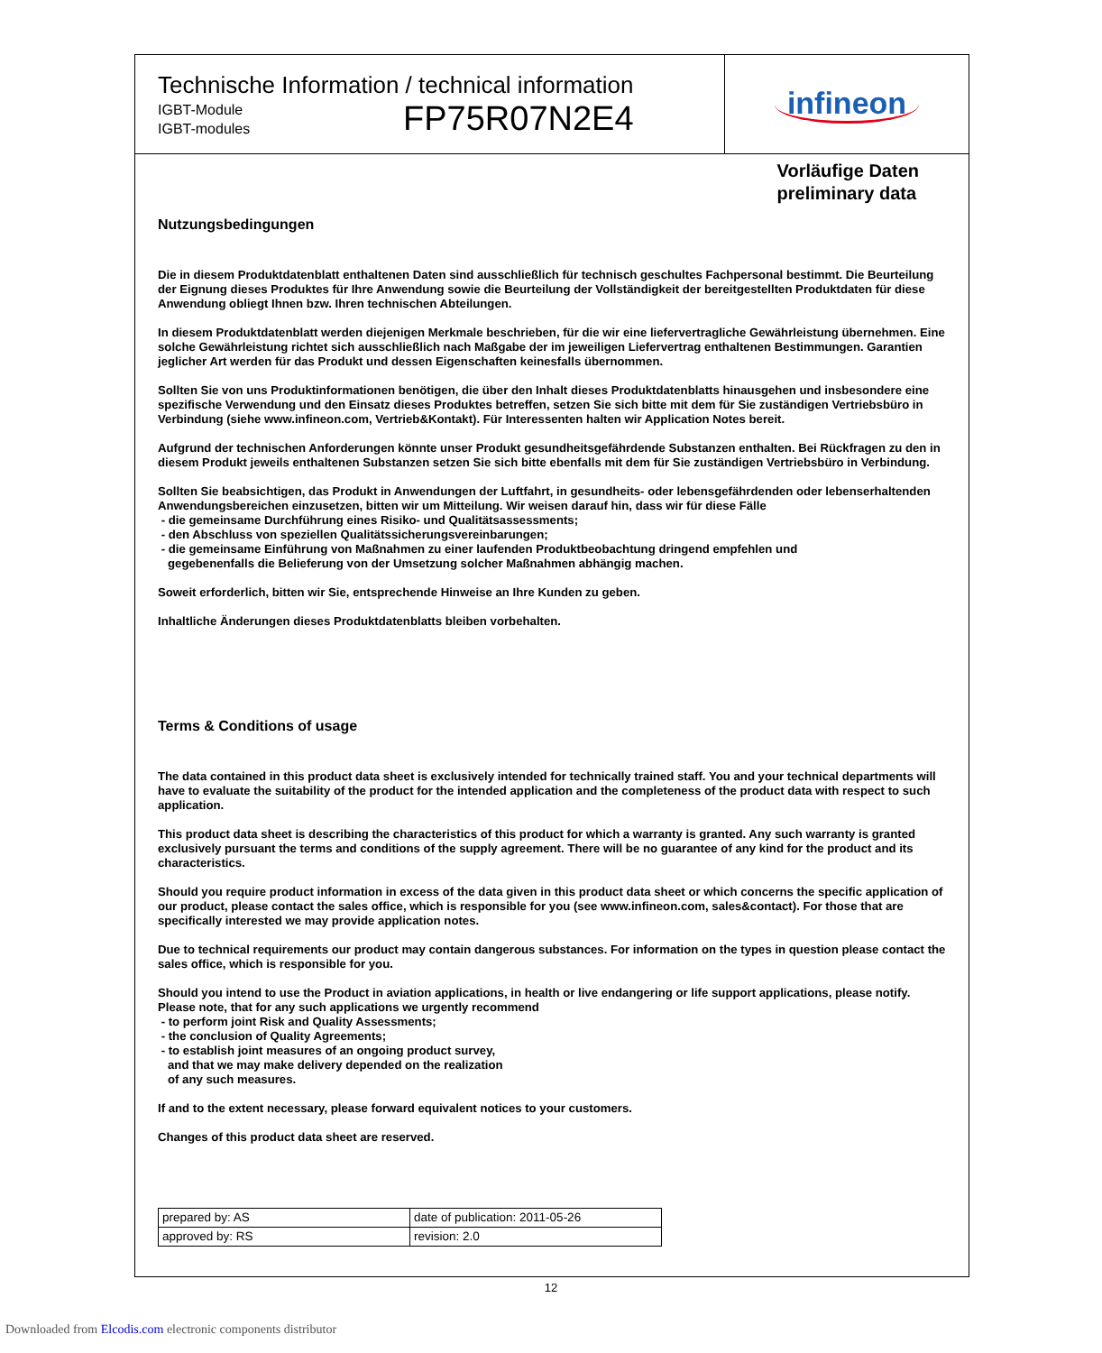Technische Information / technical information
IGBT-Module
IGBT-modules
FP75R07N2E4
infineon
Vorläufige Daten
preliminary data
Nutzungsbedingungen
Die in diesem Produktdatenblatt enthaltenen Daten sind ausschließlich für technisch geschultes Fachpersonal bestimmt. Die Beurteilung der Eignung dieses Produktes für Ihre Anwendung sowie die Beurteilung der Vollständigkeit der bereitgestellten Produktdaten für diese Anwendung obliegt Ihnen bzw. Ihren technischen Abteilungen.
In diesem Produktdatenblatt werden diejenigen Merkmale beschrieben, für die wir eine liefervertragliche Gewährleistung übernehmen. Eine solche Gewährleistung richtet sich ausschließlich nach Maßgabe der im jeweiligen Liefervertrag enthaltenen Bestimmungen. Garantien jeglicher Art werden für das Produkt und dessen Eigenschaften keinesfalls übernommen.
Sollten Sie von uns Produktinformationen benötigen, die über den Inhalt dieses Produktdatenblatts hinausgehen und insbesondere eine spezifische Verwendung und den Einsatz dieses Produktes betreffen, setzen Sie sich bitte mit dem für Sie zuständigen Vertriebsbüro in Verbindung (siehe www.infineon.com, Vertrieb&Kontakt). Für Interessenten halten wir Application Notes bereit.
Aufgrund der technischen Anforderungen könnte unser Produkt gesundheitsgefährdende Substanzen enthalten. Bei Rückfragen zu den in diesem Produkt jeweils enthaltenen Substanzen setzen Sie sich bitte ebenfalls mit dem für Sie zuständigen Vertriebsbüro in Verbindung.
Sollten Sie beabsichtigen, das Produkt in Anwendungen der Luftfahrt, in gesundheits- oder lebensgefährdenden oder lebenserhaltenden Anwendungsbereichen einzusetzen, bitten wir um Mitteilung. Wir weisen darauf hin, dass wir für diese Fälle
- die gemeinsame Durchführung eines Risiko- und Qualitätsassessments;
- den Abschluss von speziellen Qualitätssicherungsvereinbarungen;
- die gemeinsame Einführung von Maßnahmen zu einer laufenden Produktbeobachtung dringend empfehlen und
gegebenenfalls die Belieferung von der Umsetzung solcher Maßnahmen abhängig machen.
Soweit erforderlich, bitten wir Sie, entsprechende Hinweise an Ihre Kunden zu geben.
Inhaltliche Änderungen dieses Produktdatenblatts bleiben vorbehalten.
Terms & Conditions of usage
The data contained in this product data sheet is exclusively intended for technically trained staff. You and your technical departments will have to evaluate the suitability of the product for the intended application and the completeness of the product data with respect to such application.
This product data sheet is describing the characteristics of this product for which a warranty is granted. Any such warranty is granted exclusively pursuant the terms and conditions of the supply agreement. There will be no guarantee of any kind for the product and its characteristics.
Should you require product information in excess of the data given in this product data sheet or which concerns the specific application of our product, please contact the sales office, which is responsible for you (see www.infineon.com, sales&contact). For those that are specifically interested we may provide application notes.
Due to technical requirements our product may contain dangerous substances. For information on the types in question please contact the sales office, which is responsible for you.
Should you intend to use the Product in aviation applications, in health or live endangering or life support applications, please notify. Please note, that for any such applications we urgently recommend
- to perform joint Risk and Quality Assessments;
- the conclusion of Quality Agreements;
- to establish joint measures of an ongoing product survey,
and that we may make delivery depended on the realization
of any such measures.
If and to the extent necessary, please forward equivalent notices to your customers.
Changes of this product data sheet are reserved.
| prepared by: AS | date of publication: 2011-05-26 |
| approved by: RS | revision: 2.0 |
12
Downloaded from Elcodis.com electronic components distributor